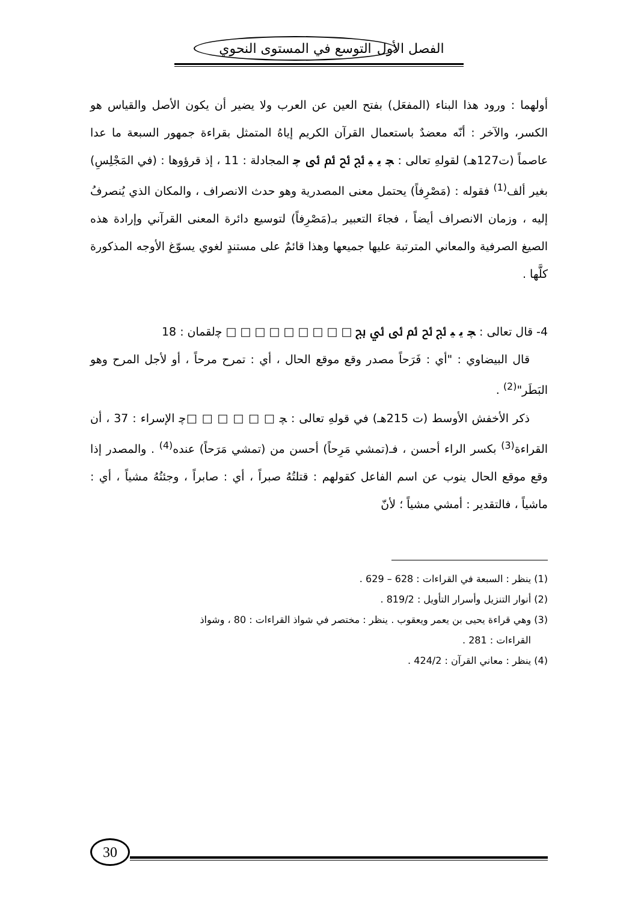الفصل الأول التوسع في المستوى النحوي
أولهما : ورود هذا البناء (المفعَل) بفتح العين عن العرب ولا يضير أن يكون الأصل والقياس هو الكسر، والآخر : أنّه معضدٌ باستعمال القرآن الكريم إياهُ المتمثل بقراءة جمهور السبعة ما عدا عاصماً (ت127هـ) لقولهِ تعالى : ﭽ ﯾ ﯿ ﰀ ﰁ ﰂ ﰃ ﭼ المجادلة : 11 ، إذ قرؤوها : (في المَجْلِسِ) بغير ألف<sup>(1)</sup> فقوله : (مَصْرِفاً) يحتمل معنى المصدرية وهو حدث الانصراف ، والمكان الذي يُنصرفُ إليه ، وزمان الانصراف أيضاً ، فجاءَ التعبير بـ(مَصْرِفاً) لتوسيع دائرة المعنى القرآني وإرادة هذه الصيغ الصرفية والمعاني المترتبة عليها جميعها وهذا قائمٌ على مستندٍ لغوي يسوّغ الأوجه المذكورة كلَّها .
4- قال تعالى : ﭽ ﯾ ﯿ ﰀ ﰁ ﰂ ﰃ ﰄ ﰅ □ □ □ □ □ □ □ □ □ ﭼلقمان : 18
قال البيضاوي : "أي : فَرَحاً مصدر وقع موقع الحال ، أي : تمرح مرحاً ، أو لأجل المرح وهو البَطَر"<sup>(2)</sup> .
ذكر الأخفش الأوسط (ت 215هـ) في قولهِ تعالى : ﭽ □ □ □ □ □ □ﭼ الإسراء : 37 ، أن القراءة<sup>(3)</sup> بكسر الراء أحسن ، فـ(تمشي مَرِحاً) أحسن من (تمشي مَرَحاً) عنده<sup>(4)</sup> . والمصدر إذا وقع موقع الحال ينوب عن اسم الفاعل كقولهم : قتلتُهُ صبراً ، أي : صابراً ، وجئتُهُ مشياً ، أي : ماشياً ، فالتقدير : أمشي مشياً ؛ لأنّ
(1) ينظر : السبعة في القراءات : 628 – 629 .
(2) أنوار التنزيل وأسرار التأويل : 819/2 .
(3) وهي قراءة يحيى بن يعمر ويعقوب . ينظر : مختصر في شواذ القراءات : 80 ، وشواذ
القراءات : 281 .
(4) ينظر : معاني القرآن : 424/2 .
30